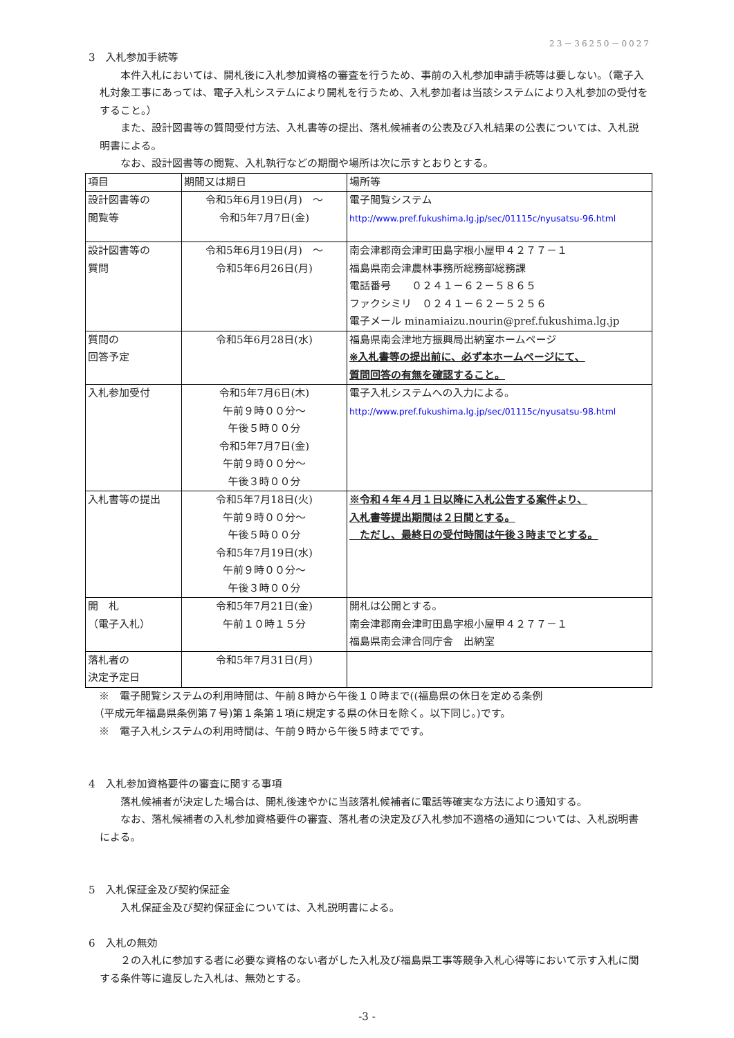23－36250－0027
3　入札参加手続等
本件入札においては、開札後に入札参加資格の審査を行うため、事前の入札参加申請手続等は要しない。（電子入札対象工事にあっては、電子入札システムにより開札を行うため、入札参加者は当該システムにより入札参加の受付をすること。）
また、設計図書等の質問受付方法、入札書等の提出、落札候補者の公表及び入札結果の公表については、入札説明書による。
なお、設計図書等の閲覧、入札執行などの期間や場所は次に示すとおりとする。
| 項目 | 期間又は期日 | 場所等 |
| 設計図書等の 閲覧等 | 令和5年6月19日(月) ～ 令和5年7月7日(金) | 電子閲覧システム http://www.pref.fukushima.lg.jp/sec/01115c/nyusatsu-96.html |
| 設計図書等の 質問 | 令和5年6月19日(月) ～ 令和5年6月26日(月) | 南会津郡南会津町田島字根小屋甲４２７７－１ 福島県南会津農林事務所総務部総務課 電話番号 ０２４１－６２－５８６５ ファクシミリ ０２４１－６２－５２５６ 電子メール minamiaizu.nourin@pref.fukushima.lg.jp |
| 質問の 回答予定 | 令和5年6月28日(水) | 福島県南会津地方振興局出納室ホームページ ※入札書等の提出前に、必ず本ホームページにて、 質問回答の有無を確認すること。 |
| 入札参加受付 | 令和5年7月6日(木) 午前９時００分～ 午後５時００分 令和5年7月7日(金) 午前９時００分～ 午後３時００分 | 電子入札システムへの入力による。 http://www.pref.fukushima.lg.jp/sec/01115c/nyusatsu-98.html |
| 入札書等の提出 | 令和5年7月18日(火) 午前９時００分～ 午後５時００分 令和5年7月19日(水) 午前９時００分～ 午後３時００分 | ※令和４年４月１日以降に入札公告する案件より、 入札書等提出期間は２日間とする。 ただし、最終日の受付時間は午後３時までとする。 |
| 開 札 （電子入札） | 令和5年7月21日(金) 午前１０時１５分 | 開札は公開とする。 南会津郡南会津町田島字根小屋甲４２７７－１ 福島県南会津合同庁舎 出納室 |
| 落札者の 決定予定日 | 令和5年7月31日(月) | |
　※　電子閲覧システムの利用時間は、午前８時から午後１０時まで((福島県の休日を定める条例
　（平成元年福島県条例第７号)第１条第１項に規定する県の休日を除く。以下同じ。)です。
　※　電子入札システムの利用時間は、午前９時から午後５時までです。
4　入札参加資格要件の審査に関する事項
落札候補者が決定した場合は、開札後速やかに当該落札候補者に電話等確実な方法により通知する。
なお、落札候補者の入札参加資格要件の審査、落札者の決定及び入札参加不適格の通知については、入札説明書による。
5　入札保証金及び契約保証金
入札保証金及び契約保証金については、入札説明書による。
6　入札の無効
２の入札に参加する者に必要な資格のない者がした入札及び福島県工事等競争入札心得等において示す入札に関する条件等に違反した入札は、無効とする。
-3 -